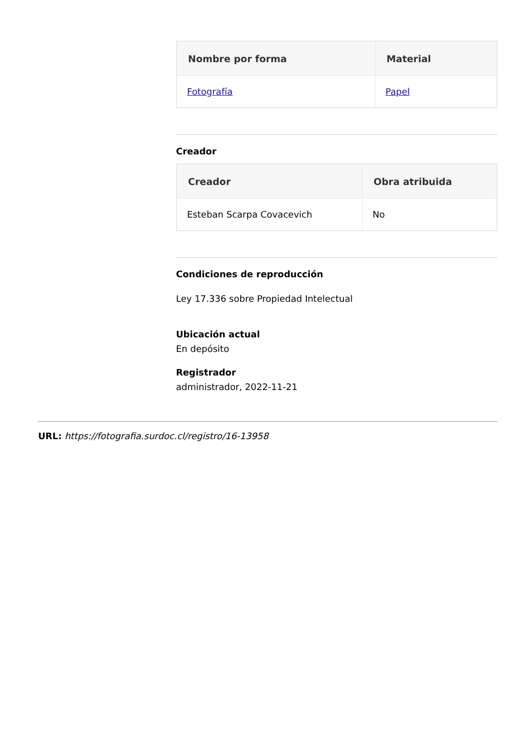| Nombre por forma | Material |
| --- | --- |
| Fotografía | Papel |
Creador
| Creador | Obra atribuida |
| --- | --- |
| Esteban Scarpa Covacevich | No |
Condiciones de reproducción
Ley 17.336 sobre Propiedad Intelectual
Ubicación actual
En depósito
Registrador
administrador, 2022-11-21
URL: https://fotografia.surdoc.cl/registro/16-13958